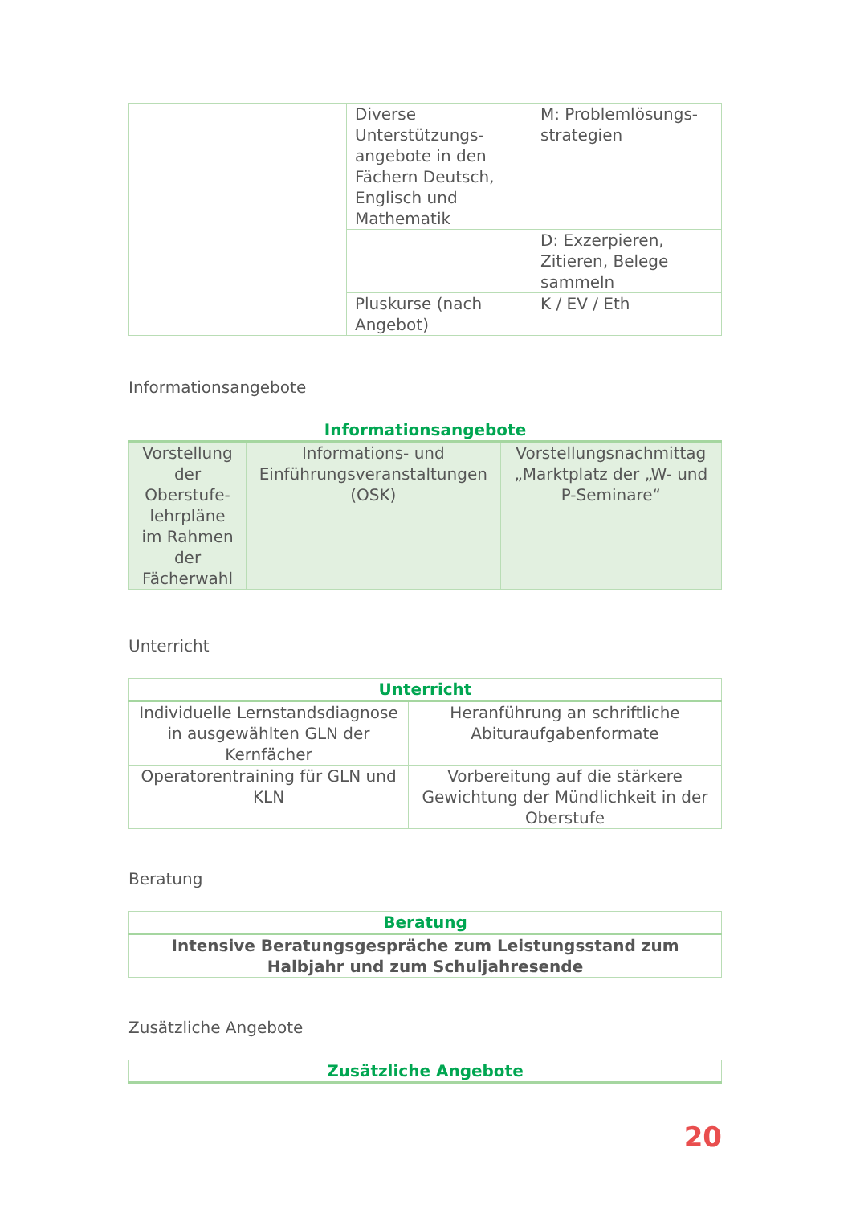| | Diverse Unterstützungs-angebote in den Fächern Deutsch, Englisch und Mathematik | M: Problemlösungs-strategien |
| | | D: Exzerpieren, Zitieren, Belege sammeln |
| | Pluskurse (nach Angebot) | K / EV / Eth |
Informationsangebote
| Informationsangebote | | |
| --- | --- | --- |
| Vorstellung der Oberstufe-lehrpläne im Rahmen der Fächerwahl | Informations- und Einführungsveranstaltungen (OSK) | Vorstellungsnachmittag „Marktplatz der „W- und P-Seminare“ |
Unterricht
| Unterricht | |
| --- | --- |
| Individuelle Lernstandsdiagnose in ausgewählten GLN der Kernfächer | Heranführung an schriftliche Abituraufgabenformate |
| Operatorentraining für GLN und KLN | Vorbereitung auf die stärkere Gewichtung der Mündlichkeit in der Oberstufe |
Beratung
| Beratung |
| --- |
| Intensive Beratungsgespräche zum Leistungsstand zum Halbjahr und zum Schuljahresende |
Zusätzliche Angebote
| Zusätzliche Angebote |
| --- |
20